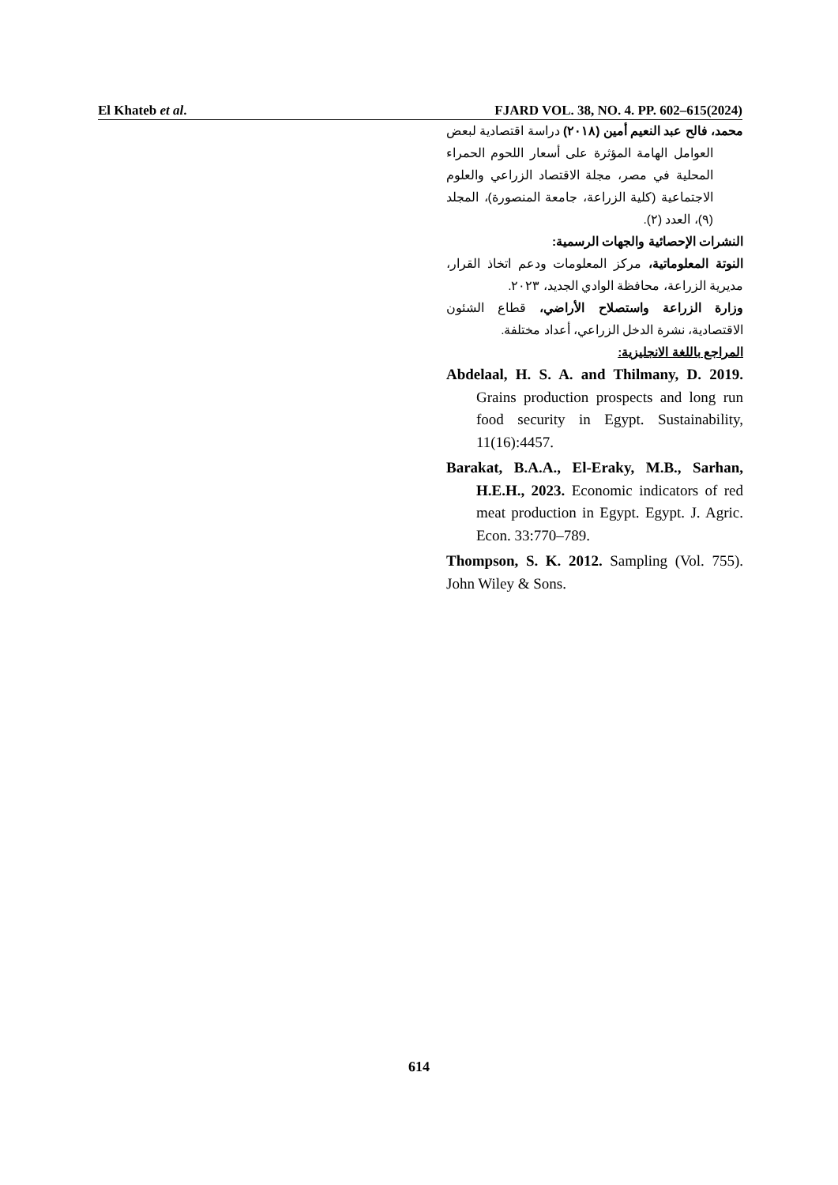El Khateb et al. FJARD VOL. 38, NO. 4. PP. 602–615(2024)
محمد، فالح عبد النعيم أمين (٢٠١٨) دراسة اقتصادية لبعض العوامل الهامة المؤثرة على أسعار اللحوم الحمراء المحلية في مصر، مجلة الاقتصاد الزراعي والعلوم الاجتماعية (كلية الزراعة، جامعة المنصورة)، المجلد (٩)، العدد (٢).
النشرات الإحصائية والجهات الرسمية:
النوتة المعلوماتية، مركز المعلومات ودعم اتخاذ القرار، مديرية الزراعة، محافظة الوادي الجديد، ٢٠٢٣.
وزارة الزراعة واستصلاح الأراضي، قطاع الشئون الاقتصادية، نشرة الدخل الزراعي، أعداد مختلفة.
المراجع باللغة الانجليزية:
Abdelaal, H. S. A. and Thilmany, D. 2019. Grains production prospects and long run food security in Egypt. Sustainability, 11(16):4457.
Barakat, B.A.A., El-Eraky, M.B., Sarhan, H.E.H., 2023. Economic indicators of red meat production in Egypt. Egypt. J. Agric. Econ. 33:770–789.
Thompson, S. K. 2012. Sampling (Vol. 755). John Wiley & Sons.
614